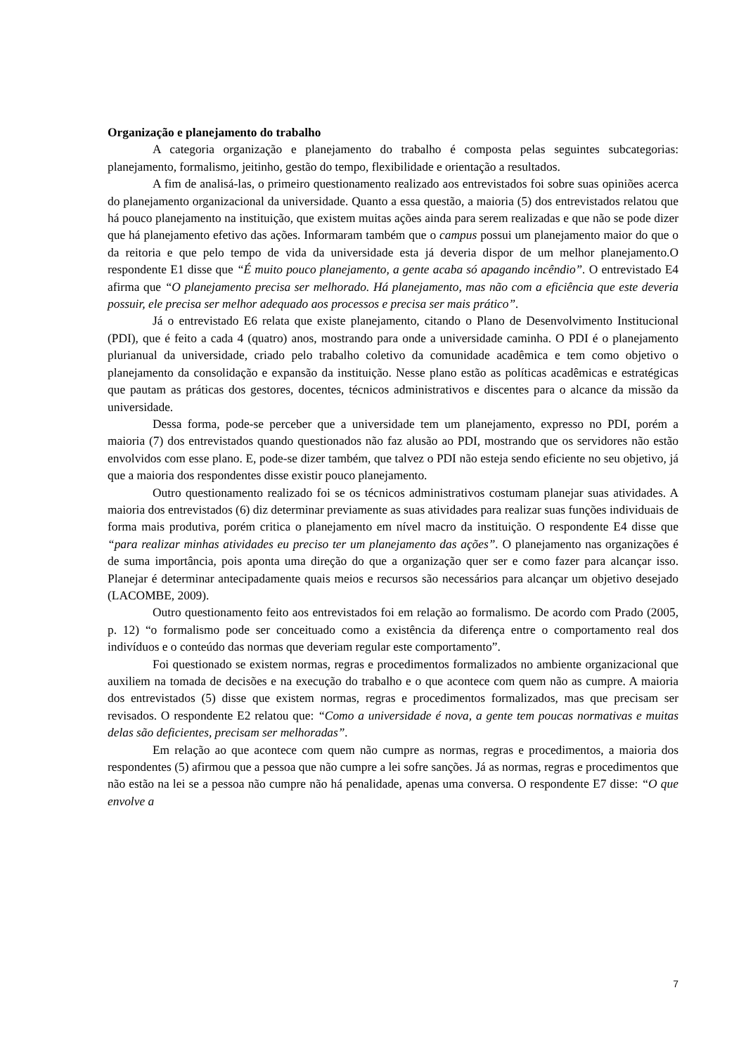Organização e planejamento do trabalho
A categoria organização e planejamento do trabalho é composta pelas seguintes subcategorias: planejamento, formalismo, jeitinho, gestão do tempo, flexibilidade e orientação a resultados.
A fim de analisá-las, o primeiro questionamento realizado aos entrevistados foi sobre suas opiniões acerca do planejamento organizacional da universidade. Quanto a essa questão, a maioria (5) dos entrevistados relatou que há pouco planejamento na instituição, que existem muitas ações ainda para serem realizadas e que não se pode dizer que há planejamento efetivo das ações. Informaram também que o campus possui um planejamento maior do que o da reitoria e que pelo tempo de vida da universidade esta já deveria dispor de um melhor planejamento.O respondente E1 disse que “É muito pouco planejamento, a gente acaba só apagando incêndio”. O entrevistado E4 afirma que “O planejamento precisa ser melhorado. Há planejamento, mas não com a eficiência que este deveria possuir, ele precisa ser melhor adequado aos processos e precisa ser mais prático”.
Já o entrevistado E6 relata que existe planejamento, citando o Plano de Desenvolvimento Institucional (PDI), que é feito a cada 4 (quatro) anos, mostrando para onde a universidade caminha. O PDI é o planejamento plurianual da universidade, criado pelo trabalho coletivo da comunidade acadêmica e tem como objetivo o planejamento da consolidação e expansão da instituição. Nesse plano estão as políticas acadêmicas e estratégicas que pautam as práticas dos gestores, docentes, técnicos administrativos e discentes para o alcance da missão da universidade.
Dessa forma, pode-se perceber que a universidade tem um planejamento, expresso no PDI, porém a maioria (7) dos entrevistados quando questionados não faz alusão ao PDI, mostrando que os servidores não estão envolvidos com esse plano. E, pode-se dizer também, que talvez o PDI não esteja sendo eficiente no seu objetivo, já que a maioria dos respondentes disse existir pouco planejamento.
Outro questionamento realizado foi se os técnicos administrativos costumam planejar suas atividades. A maioria dos entrevistados (6) diz determinar previamente as suas atividades para realizar suas funções individuais de forma mais produtiva, porém critica o planejamento em nível macro da instituição. O respondente E4 disse que “para realizar minhas atividades eu preciso ter um planejamento das ações”. O planejamento nas organizações é de suma importância, pois aponta uma direção do que a organização quer ser e como fazer para alcançar isso. Planejar é determinar antecipadamente quais meios e recursos são necessários para alcançar um objetivo desejado (LACOMBE, 2009).
Outro questionamento feito aos entrevistados foi em relação ao formalismo. De acordo com Prado (2005, p. 12) “o formalismo pode ser conceituado como a existência da diferença entre o comportamento real dos indivíduos e o conteúdo das normas que deveriam regular este comportamento”.
Foi questionado se existem normas, regras e procedimentos formalizados no ambiente organizacional que auxiliem na tomada de decisões e na execução do trabalho e o que acontece com quem não as cumpre. A maioria dos entrevistados (5) disse que existem normas, regras e procedimentos formalizados, mas que precisam ser revisados. O respondente E2 relatou que: “Como a universidade é nova, a gente tem poucas normativas e muitas delas são deficientes, precisam ser melhoradas”.
Em relação ao que acontece com quem não cumpre as normas, regras e procedimentos, a maioria dos respondentes (5) afirmou que a pessoa que não cumpre a lei sofre sanções. Já as normas, regras e procedimentos que não estão na lei se a pessoa não cumpre não há penalidade, apenas uma conversa. O respondente E7 disse: “O que envolve a
7